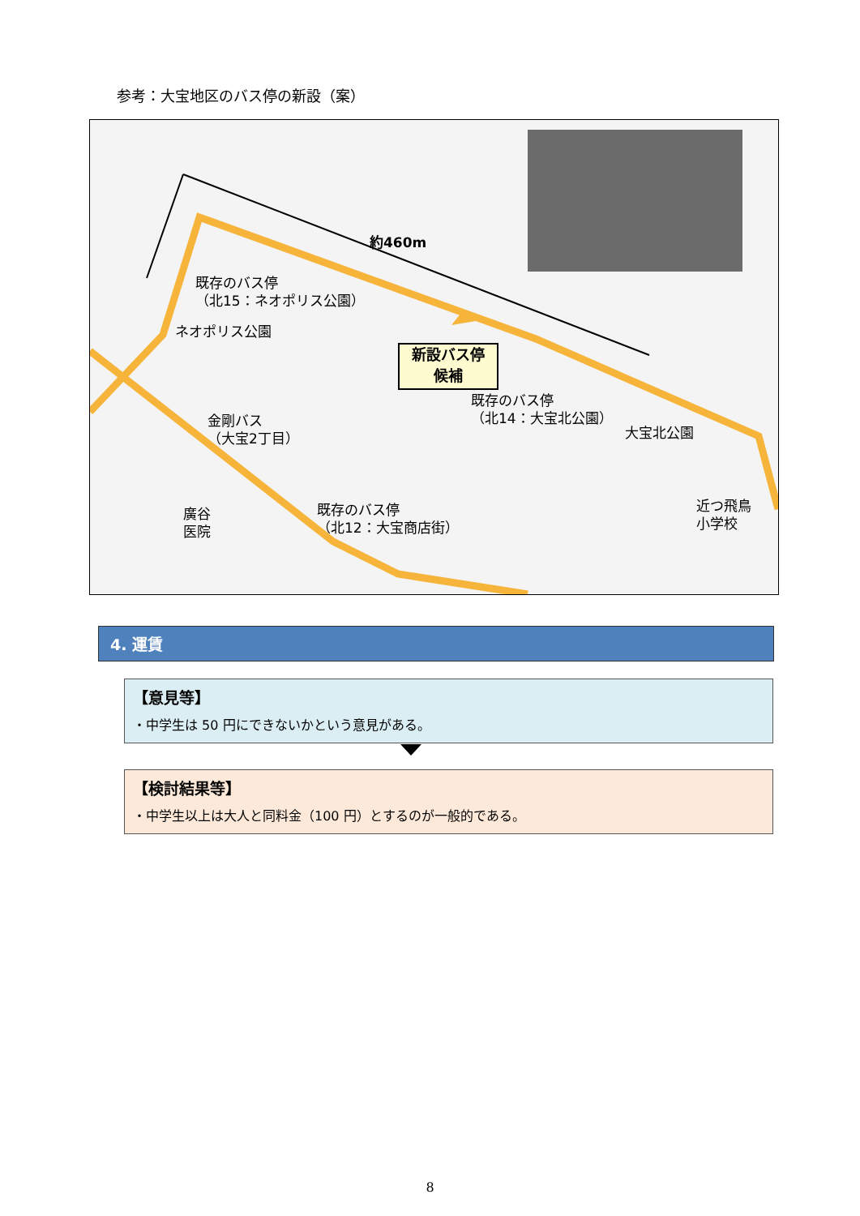参考：大宝地区のバス停の新設（案）
約460m
既存のバス停
（北15：ネオポリス公園）
ネオポリス公園
新設バス停
候補
既存のバス停
（北14：大宝北公園）
大宝北公園
金剛バス
（大宝2丁目）
廣谷
医院
既存のバス停
（北12：大宝商店街）
近つ飛鳥
小学校
4. 運賃
【意見等】
・中学生は 50 円にできないかという意見がある。
【検討結果等】
・中学生以上は大人と同料金（100 円）とするのが一般的である。
8